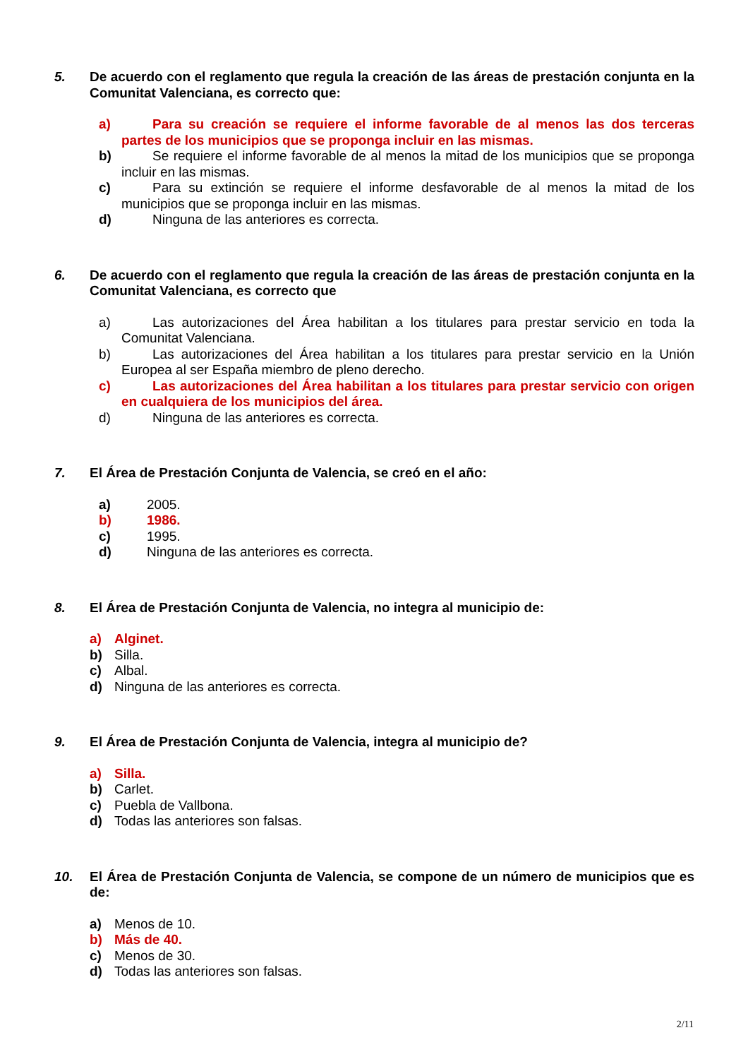5. De acuerdo con el reglamento que regula la creación de las áreas de prestación conjunta en la Comunitat Valenciana, es correcto que:
a) Para su creación se requiere el informe favorable de al menos las dos terceras partes de los municipios que se proponga incluir en las mismas.
b) Se requiere el informe favorable de al menos la mitad de los municipios que se proponga incluir en las mismas.
c) Para su extinción se requiere el informe desfavorable de al menos la mitad de los municipios que se proponga incluir en las mismas.
d) Ninguna de las anteriores es correcta.
6. De acuerdo con el reglamento que regula la creación de las áreas de prestación conjunta en la Comunitat Valenciana, es correcto que
a) Las autorizaciones del Área habilitan a los titulares para prestar servicio en toda la Comunitat Valenciana.
b) Las autorizaciones del Área habilitan a los titulares para prestar servicio en la Unión Europea al ser España miembro de pleno derecho.
c) Las autorizaciones del Área habilitan a los titulares para prestar servicio con origen en cualquiera de los municipios del área.
d) Ninguna de las anteriores es correcta.
7. El Área de Prestación Conjunta de Valencia, se creó en el año:
a) 2005.
b) 1986.
c) 1995.
d) Ninguna de las anteriores es correcta.
8. El Área de Prestación Conjunta de Valencia, no integra al municipio de:
a) Alginet.
b) Silla.
c) Albal.
d) Ninguna de las anteriores es correcta.
9. El Área de Prestación Conjunta de Valencia, integra al municipio de?
a) Silla.
b) Carlet.
c) Puebla de Vallbona.
d) Todas las anteriores son falsas.
10. El Área de Prestación Conjunta de Valencia, se compone de un número de municipios que es de:
a) Menos de 10.
b) Más de 40.
c) Menos de 30.
d) Todas las anteriores son falsas.
2/11